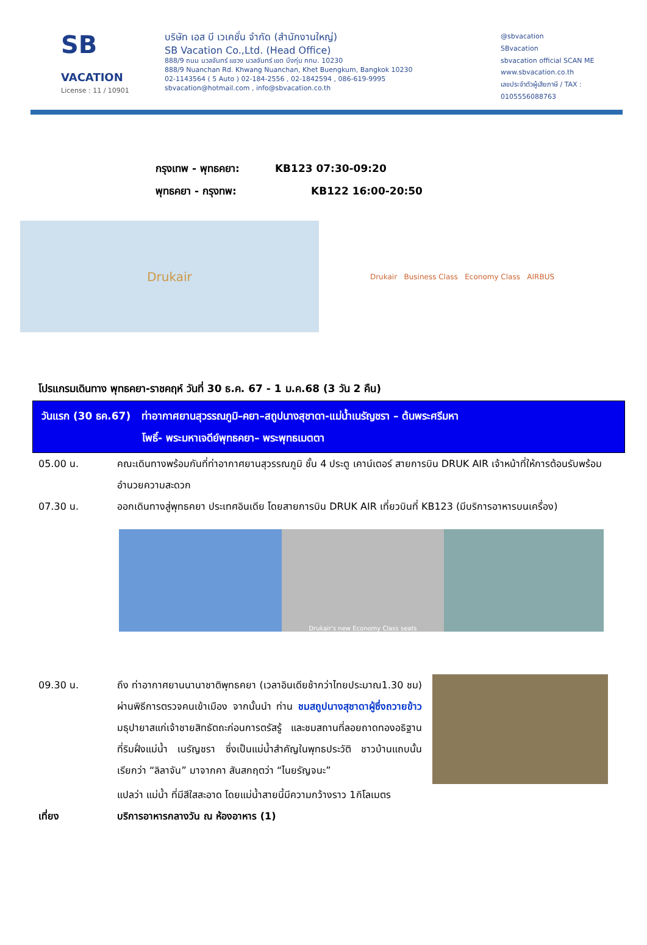SB
VACATION
License : 11 / 10901
บริษัท เอส บี เวเคชั่น จำกัด (สำนักงานใหญ่)
SB Vacation Co.,Ltd. (Head Office)
888/9 ถนน นวลจันทร์ แขวง นวลจันทร์ เขต บึงกุ่ม กทม. 10230
888/9 Nuanchan Rd. Khwang Nuanchan, Khet Buengkum, Bangkok 10230
02-1143564 ( 5 Auto ) 02-184-2556 , 02-1842594 , 086-619-9995
sbvacation@hotmail.com , info@sbvacation.co.th
@sbvacation
SBvacation
sbvacation official SCAN ME
www.sbvacation.co.th
เลขประจำตัวผู้เสียภาษี / TAX : 0105556088763
กรุงเทพ - พุทธคยา: KB123 07:30-09:20
พุทธคยา - กรุงทพ: KB122 16:00-20:50
Drukair
Drukair Business Class Economy Class AIRBUS
โปรแกรมเดินทาง พุทธคยา-ราชคฤห์ วันที่ 30 ธ.ค. 67 - 1 ม.ค.68 (3 วัน 2 คืน)
วันแรก (30 ธค.67) ท่าอากาศยานสุวรรณภูมิ–คยา–สถูปนางสุชาดา-แม่น้ำเนรัญชรา – ต้นพระศรีมหา
โพธิ์- พระมหาเจดีย์พุทธคยา– พระพุทธเมตตา
05.00 น. คณะเดินทางพร้อมกันที่ท่าอากาศยานสุวรรณภูมิ ชั้น 4 ประตู เคาน์เตอร์ สายการบิน DRUK AIR เจ้าหน้าที่ให้การต้อนรับพร้อมอำนวยความสะดวก
07.30 น. ออกเดินทางสู่พุทธคยา ประเทศอินเดีย โดยสายการบิน DRUK AIR เที่ยวบินที่ KB123 (มีบริการอาหารบนเครื่อง)
Drukair's new Economy Class seats
09.30 น. ถึง ท่าอากาศยานนานาชาติพุทธคยา (เวลาอินเดียช้ากว่าไทยประมาณ1.30 ชม) ผ่านพิธีการตรวจคนเข้าเมือง จากนั้นนำ ท่าน ชมสถูปนางสุชาดาผู้ซึ่งถวายข้าว มธุปายาสแก่เจ้าชายสิทธัตถะก่อนการตรัสรู้ และชมสถานที่ลอยถาดทองอธิฐานที่ริมฝั่งแม่น้ำ เนรัญชรา ซึ่งเป็นแม่น้ำสำคัญในพุทธประวัติ ชาวบ้านแถบนั้น เรียกว่า “ลิลาจัน” มาจากคา สันสกฤตว่า “ไนยรัญจนะ”
แปลว่า แม่น้ำ ที่มีสีใสสะอาด โดยแม่น้ำสายนี้มีความกว้างราว 1กิโลเมตร
เที่ยง บริการอาหารกลางวัน ณ ห้องอาหาร (1)